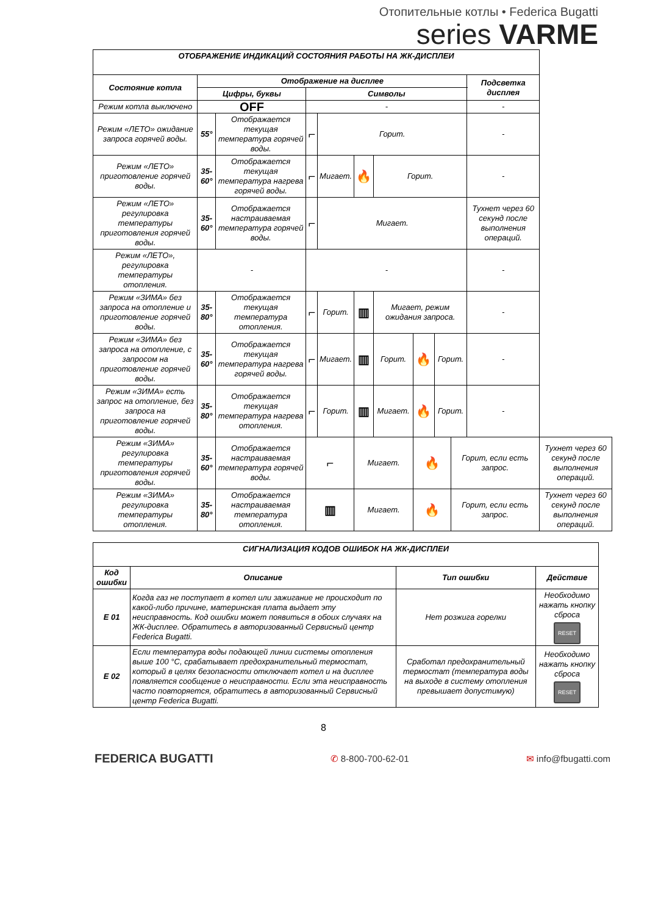Отопительные котлы • Federica Bugatti
series VARME
| ОТОБРАЖЕНИЕ ИНДИКАЦИЙ СОСТОЯНИЯ РАБОТЫ НА ЖК-ДИСПЛЕИ | | | | | | | | | | | |
| --- | --- | --- | --- | --- | --- | --- | --- | --- | --- | --- | --- |
| Состояние котла | Отображение на дисплее | | | | | | | | | Подсветка дисплея | |
| | Цифры, буквы | | Символы | | | | | | | | |
| Режим котла выключено | OFF | | - | | | | | | | - | |
| Режим «ЛЕТО» ожидание запроса горячей воды. | 55° | Отображается текущая температура горячей воды. | ⌐ | Горит. | | | | | | - | |
| Режим «ЛЕТО» приготовление горячей воды. | 35-60° | Отображается текущая температура нагрева горячей воды. | ⌐ | Мигает. | 🔥 | Горит. | | | | - | |
| Режим «ЛЕТО» регулировка температуры приготовления горячей воды. | 35-60° | Отображается настраиваемая температура горячей воды. | ⌐ | Мигает. | | | | | | Тухнет через 60 секунд после выполнения операций. | |
| Режим «ЛЕТО», регулировка температуры отопления. | - | | - | | | | | | | - | |
| Режим «ЗИМА» без запроса на отопление и приготовление горячей воды. | 35-80° | Отображается текущая температура отопления. | ⌐ | Горит. | ▥ | Мигает, режим ожидания запроса. | | | | - | |
| Режим «ЗИМА» без запроса на отопление, с запросом на приготовление горячей воды. | 35-60° | Отображается текущая температура нагрева горячей воды. | ⌐ | Мигает. | ▥ | Горит. | 🔥 | Горит. | | - | |
| Режим «ЗИМА» есть запрос на отопление, без запроса на приготовление горячей воды. | 35-80° | Отображается текущая температура нагрева отопления. | ⌐ | Горит. | ▥ | Мигает. | 🔥 | Горит. | | - | |
| Режим «ЗИМА» регулировка температуры приготовления горячей воды. | 35-60° | Отображается настраиваемая температура горячей воды. | ⌐ | | Мигает. | | 🔥 | | Горит, если есть запрос. | | Тухнет через 60 секунд после выполнения операций. |
| Режим «ЗИМА» регулировка температуры отопления. | 35-80° | Отображается настраиваемая температура отопления. | ▥ | | Мигает. | | 🔥 | | Горит, если есть запрос. | | Тухнет через 60 секунд после выполнения операций. |
| СИГНАЛИЗАЦИЯ КОДОВ ОШИБОК НА ЖК-ДИСПЛЕИ | | | |
| --- | --- | --- | --- |
| Код ошибки | Описание | Тип ошибки | Действие |
| E 01 | Когда газ не поступает в котел или зажигание не происходит по какой-либо причине, материнская плата выдает эту неисправность. Код ошибки может появиться в обоих случаях на ЖК-дисплее. Обратитесь в авторизованный Сервисный центр Federica Bugatti. | Нет розжига горелки | Необходимо нажать кнопку сброса RESET |
| E 02 | Если температура воды подающей линии системы отопления выше 100 °C, срабатывает предохранительный термостат, который в целях безопасности отключает котел и на дисплее появляется сообщение о неисправности. Если эта неисправность часто повторяется, обратитесь в авторизованный Сервисный центр Federica Bugatti. | Сработал предохранительный термостат (температура воды на выходе в систему отопления превышает допустимую) | Необходимо нажать кнопку сброса RESET |
8
FEDERICA BUGATTI
✆ 8-800-700-62-01 ✉ info@fbugatti.com